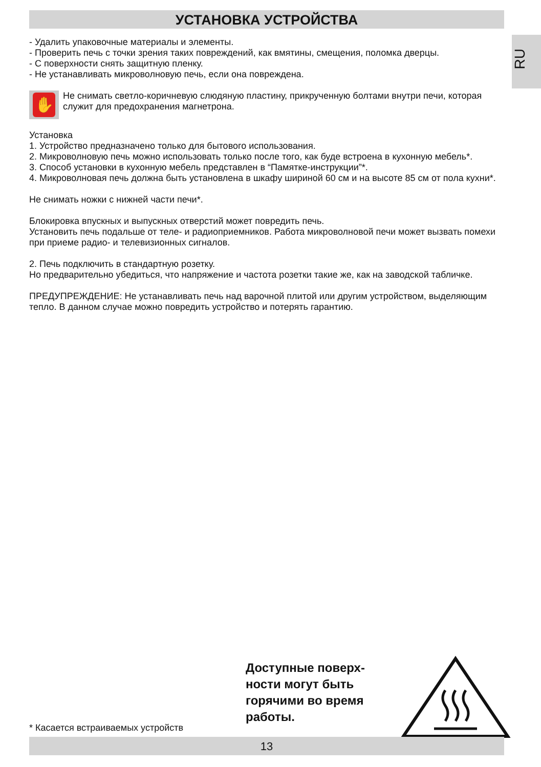RU
УСТАНОВКА УСТРОЙСТВА
- Удалить упаковочные материалы и элементы.
- Проверить печь с точки зрения таких повреждений, как вмятины, смещения, поломка дверцы.
- С поверхности снять защитную пленку.
- Не устанавливать микроволновую печь, если она повреждена.
✋
Не снимать светло-коричневую слюдяную пластину, прикрученную болтами внутри печи, которая служит для предохранения магнетрона.
Установка
1. Устройство предназначено только для бытового использования.
2. Микроволновую печь можно использовать только после того, как буде встроена в кухонную мебель*.
3. Способ установки в кухонную мебель представлен в “Памятке-инструкции”*.
4. Микроволновая печь должна быть установлена в шкафу шириной 60 см и на высоте 85 см от пола кухни*.
Не снимать ножки с нижней части печи*.
Блокировка впускных и выпускных отверстий может повредить печь.
Установить печь подальше от теле- и радиоприемников. Работа микроволновой печи может вызвать помехи при приеме радио- и телевизионных сигналов.
2. Печь подключить в стандартную розетку.
Но предварительно убедиться, что напряжение и частота розетки такие же, как на заводской табличке.
ПРЕДУПРЕЖДЕНИЕ: Не устанавливать печь над варочной плитой или другим устройством, выделяющим тепло. В данном случае можно повредить устройство и потерять гарантию.
Доступные поверх-
ности могут быть
горячими во время
работы.
* Касается встраиваемых устройств
13